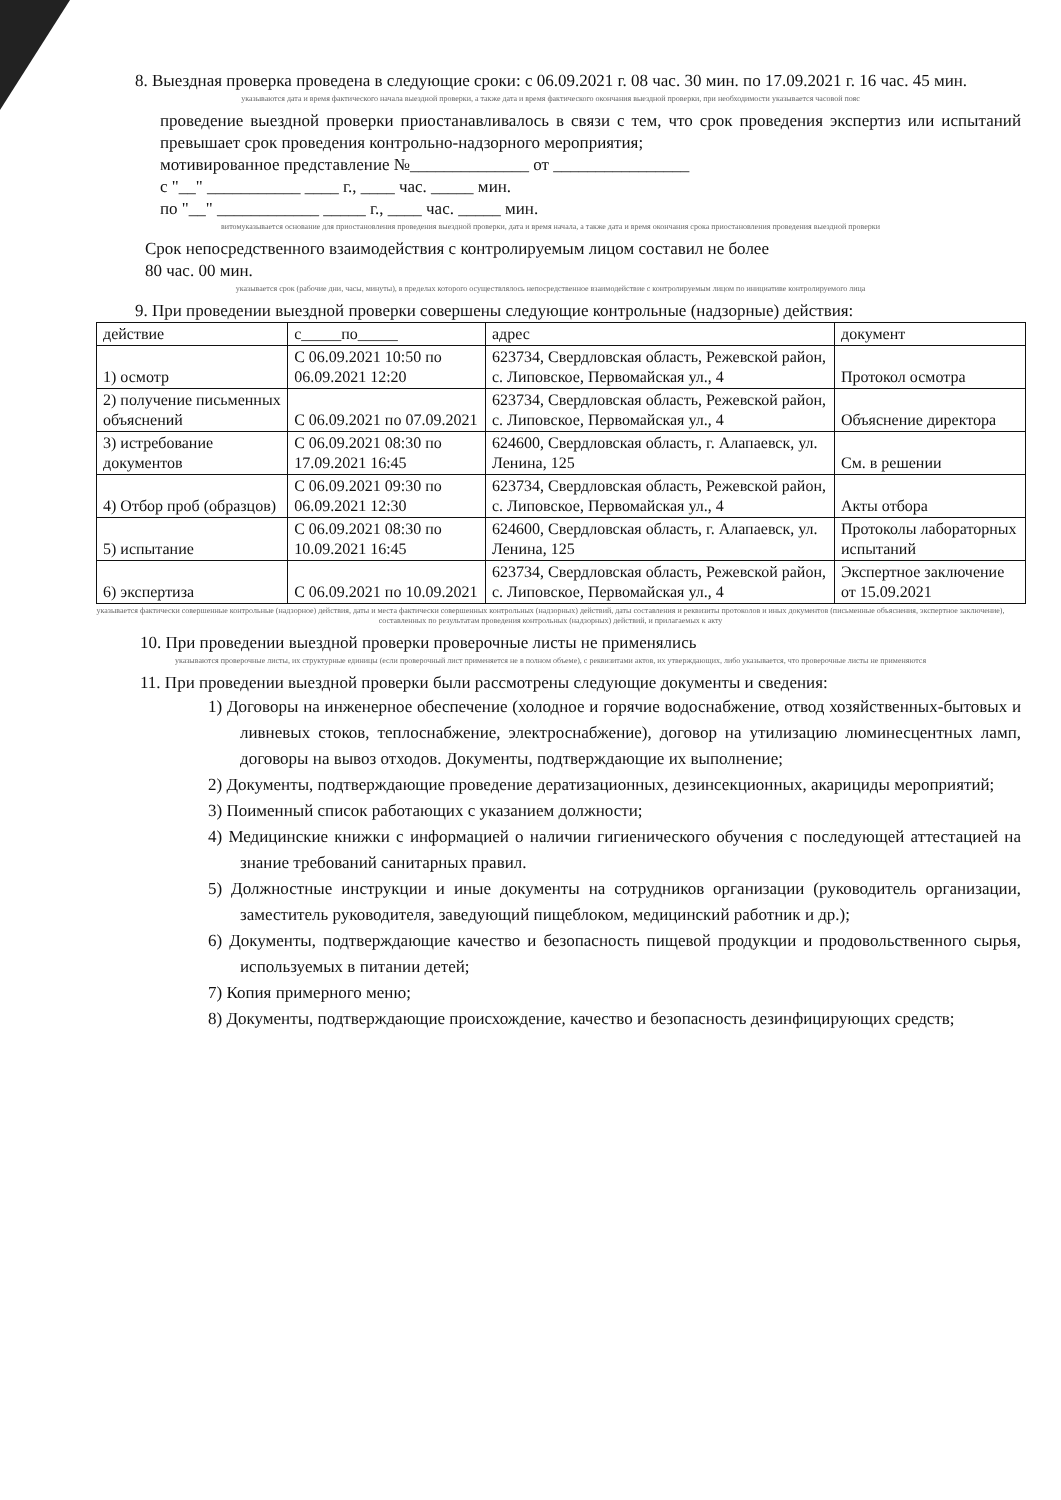8. Выездная проверка проведена в следующие сроки: с 06.09.2021 г. 08 час. 30 мин. по 17.09.2021 г. 16 час. 45 мин.
указываются дата и время фактического начала выездной проверки, а также дата и время фактического окончания выездной проверки, при необходимости указывается часовой пояс
проведение выездной проверки приостанавливалось в связи с тем, что срок проведения экспертиз или испытаний превышает срок проведения контрольно-надзорного мероприятия;
мотивированное представление №______________ от ________________
с "__" ___________ ____ г., ____ час. _____ мин.
по "__" ____________ _____ г., ____ час. _____ мин.
витомуказывается основание для приостановления проведения выездной проверки, дата и время начала, а также дата и время окончания срока приостановления проведения выездной проверки
Срок непосредственного взаимодействия с контролируемым лицом составил не более
80 час. 00 мин.
указывается срок (рабочие дни, часы, минуты), в пределах которого осуществлялось непосредственное взаимодействие с контролируемым лицом по инициативе контролируемого лица
9. При проведении выездной проверки совершены следующие контрольные (надзорные) действия:
| действие | с_____по_____ | адрес | документ |
| --- | --- | --- | --- |
| 1) осмотр | С 06.09.2021 10:50 по 06.09.2021 12:20 | 623734, Свердловская область, Режевской район, с. Липовское, Первомайская ул., 4 | Протокол осмотра |
| 2) получение письменных объяснений | С 06.09.2021 по 07.09.2021 | 623734, Свердловская область, Режевской район, с. Липовское, Первомайская ул., 4 | Объяснение директора |
| 3) истребование документов | С 06.09.2021 08:30 по 17.09.2021 16:45 | 624600, Свердловская область, г. Алапаевск, ул. Ленина, 125 | См. в решении |
| 4) Отбор проб (образцов) | С 06.09.2021 09:30 по 06.09.2021 12:30 | 623734, Свердловская область, Режевской район, с. Липовское, Первомайская ул., 4 | Акты отбора |
| 5) испытание | С 06.09.2021 08:30 по 10.09.2021 16:45 | 624600, Свердловская область, г. Алапаевск, ул. Ленина, 125 | Протоколы лабораторных испытаний |
| 6) экспертиза | С 06.09.2021 по 10.09.2021 | 623734, Свердловская область, Режевской район, с. Липовское, Первомайская ул., 4 | Экспертное заключение от 15.09.2021 |
указывается фактически совершенные контрольные (надзорное) действия, даты и места фактически совершенных контрольных (надзорных) действий, даты составления и реквизиты протоколов и иных документов (письменные объяснения, экспертное заключение), составленных по результатам проведения контрольных (надзорных) действий, и прилагаемых к акту
10. При проведении выездной проверки проверочные листы не применялись
указываются проверочные листы, их структурные единицы (если проверочный лист применяется не в полном объеме), с реквизитами актов, их утверждающих, либо указывается, что проверочные листы не применяются
11. При проведении выездной проверки были рассмотрены следующие документы и сведения:
1) Договоры на инженерное обеспечение (холодное и горячие водоснабжение, отвод хозяйственных-бытовых и ливневых стоков, теплоснабжение, электроснабжение), договор на утилизацию люминесцентных ламп, договоры на вывоз отходов. Документы, подтверждающие их выполнение;
2) Документы, подтверждающие проведение дератизационных, дезинсекционных, акарициды мероприятий;
3) Поименный список работающих с указанием должности;
4) Медицинские книжки с информацией о наличии гигиенического обучения с последующей аттестацией на знание требований санитарных правил.
5) Должностные инструкции и иные документы на сотрудников организации (руководитель организации, заместитель руководителя, заведующий пищеблоком, медицинский работник и др.);
6) Документы, подтверждающие качество и безопасность пищевой продукции и продовольственного сырья, используемых в питании детей;
7) Копия примерного меню;
8) Документы, подтверждающие происхождение, качество и безопасность дезинфицирующих средств;